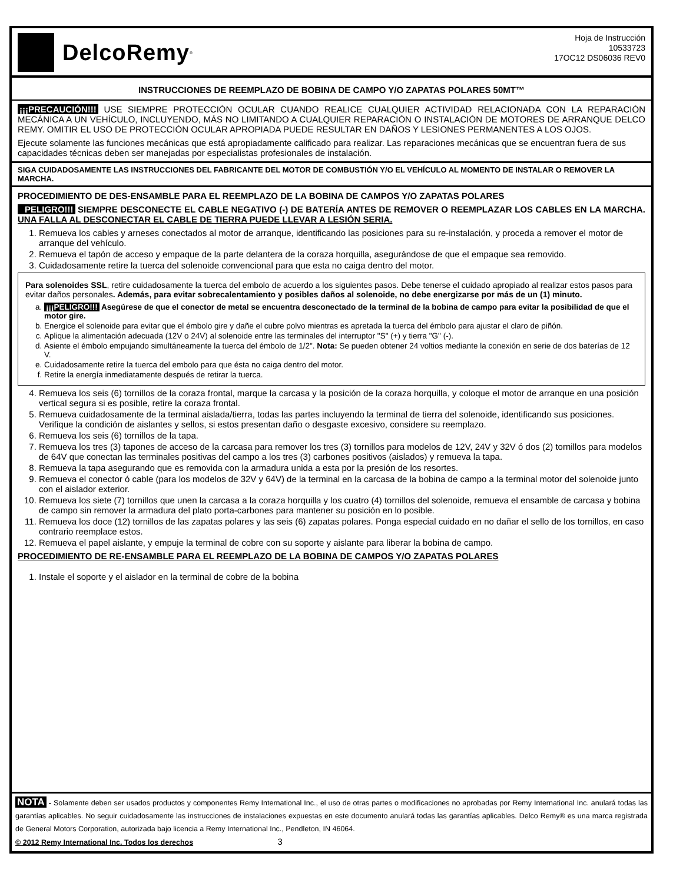DelcoRemy<sup>®</sup>
Hoja de Instrucción
10533723
17OC12 DS06036 REV0
INSTRUCCIONES DE REEMPLAZO DE BOBINA DE CAMPO Y/O ZAPATAS POLARES 50MT™
¡¡¡PRECAUCIÓN!!! USE SIEMPRE PROTECCIÓN OCULAR CUANDO REALICE CUALQUIER ACTIVIDAD RELACIONADA CON LA REPARACIÓN MECÁNICA A UN VEHÍCULO, INCLUYENDO, MÁS NO LIMITANDO A CUALQUIER REPARACIÓN O INSTALACIÓN DE MOTORES DE ARRANQUE DELCO REMY. OMITIR EL USO DE PROTECCIÓN OCULAR APROPIADA PUEDE RESULTAR EN DAÑOS Y LESIONES PERMANENTES A LOS OJOS.
Ejecute solamente las funciones mecánicas que está apropiadamente calificado para realizar. Las reparaciones mecánicas que se encuentran fuera de sus capacidades técnicas deben ser manejadas por especialistas profesionales de instalación.
SIGA CUIDADOSAMENTE LAS INSTRUCCIONES DEL FABRICANTE DEL MOTOR DE COMBUSTIÓN Y/O EL VEHÍCULO AL MOMENTO DE INSTALAR O REMOVER LA MARCHA.
PROCEDIMIENTO DE DES-ENSAMBLE PARA EL REEMPLAZO DE LA BOBINA DE CAMPOS Y/O ZAPATAS POLARES
PELIGRO!!! SIEMPRE DESCONECTE EL CABLE NEGATIVO (-) DE BATERÍA ANTES DE REMOVER O REEMPLAZAR LOS CABLES EN LA MARCHA. UNA FALLA AL DESCONECTAR EL CABLE DE TIERRA PUEDE LLEVAR A LESIÓN SERIA.
1. Remueva los cables y arneses conectados al motor de arranque, identificando las posiciones para su re-instalación, y proceda a remover el motor de arranque del vehículo.
2. Remueva el tapón de acceso y empaque de la parte delantera de la coraza horquilla, asegurándose de que el empaque sea removido.
3. Cuidadosamente retire la tuerca del solenoide convencional para que esta no caiga dentro del motor.
Para solenoides SSL, retire cuidadosamente la tuerca del embolo de acuerdo a los siguientes pasos. Debe tenerse el cuidado apropiado al realizar estos pasos para evitar daños personales. Además, para evitar sobrecalentamiento y posibles daños al solenoide, no debe energizarse por más de un (1) minuto.
a. ¡¡¡PELIGRO!!! Asegúrese de que el conector de metal se encuentra desconectado de la terminal de la bobina de campo para evitar la posibilidad de que el motor gire.
b. Energice el solenoide para evitar que el émbolo gire y dañe el cubre polvo mientras es apretada la tuerca del émbolo para ajustar el claro de piñón.
c. Aplique la alimentación adecuada (12V o 24V) al solenoide entre las terminales del interruptor "S" (+) y tierra "G" (-).
d. Asiente el émbolo empujando simultáneamente la tuerca del émbolo de 1/2". Nota: Se pueden obtener 24 voltios mediante la conexión en serie de dos baterías de 12 V.
e. Cuidadosamente retire la tuerca del embolo para que ésta no caiga dentro del motor.
f. Retire la energía inmediatamente después de retirar la tuerca.
4. Remueva los seis (6) tornillos de la coraza frontal, marque la carcasa y la posición de la coraza horquilla, y coloque el motor de arranque en una posición vertical segura si es posible, retire la coraza frontal.
5. Remueva cuidadosamente de la terminal aislada/tierra, todas las partes incluyendo la terminal de tierra del solenoide, identificando sus posiciones. Verifique la condición de aislantes y sellos, si estos presentan daño o desgaste excesivo, considere su reemplazo.
6. Remueva los seis (6) tornillos de la tapa.
7. Remueva los tres (3) tapones de acceso de la carcasa para remover los tres (3) tornillos para modelos de 12V, 24V y 32V ó dos (2) tornillos para modelos de 64V que conectan las terminales positivas del campo a los tres (3) carbones positivos (aislados) y remueva la tapa.
8. Remueva la tapa asegurando que es removida con la armadura unida a esta por la presión de los resortes.
9. Remueva el conector ó cable (para los modelos de 32V y 64V) de la terminal en la carcasa de la bobina de campo a la terminal motor del solenoide junto con el aislador exterior.
10. Remueva los siete (7) tornillos que unen la carcasa a la coraza horquilla y los cuatro (4) tornillos del solenoide, remueva el ensamble de carcasa y bobina de campo sin remover la armadura del plato porta-carbones para mantener su posición en lo posible.
11. Remueva los doce (12) tornillos de las zapatas polares y las seis (6) zapatas polares. Ponga especial cuidado en no dañar el sello de los tornillos, en caso contrario reemplace estos.
12. Remueva el papel aislante, y empuje la terminal de cobre con su soporte y aislante para liberar la bobina de campo.
PROCEDIMIENTO DE RE-ENSAMBLE PARA EL REEMPLAZO DE LA BOBINA DE CAMPOS Y/O ZAPATAS POLARES
1. Instale el soporte y el aislador en la terminal de cobre de la bobina
NOTA - Solamente deben ser usados productos y componentes Remy International Inc., el uso de otras partes o modificaciones no aprobadas por Remy International Inc. anulará todas las garantías aplicables. No seguir cuidadosamente las instrucciones de instalaciones expuestas en este documento anulará todas las garantías aplicables. Delco Remy® es una marca registrada de General Motors Corporation, autorizada bajo licencia a Remy International Inc., Pendleton, IN 46064.
© 2012 Remy International Inc. Todos los derechos 3